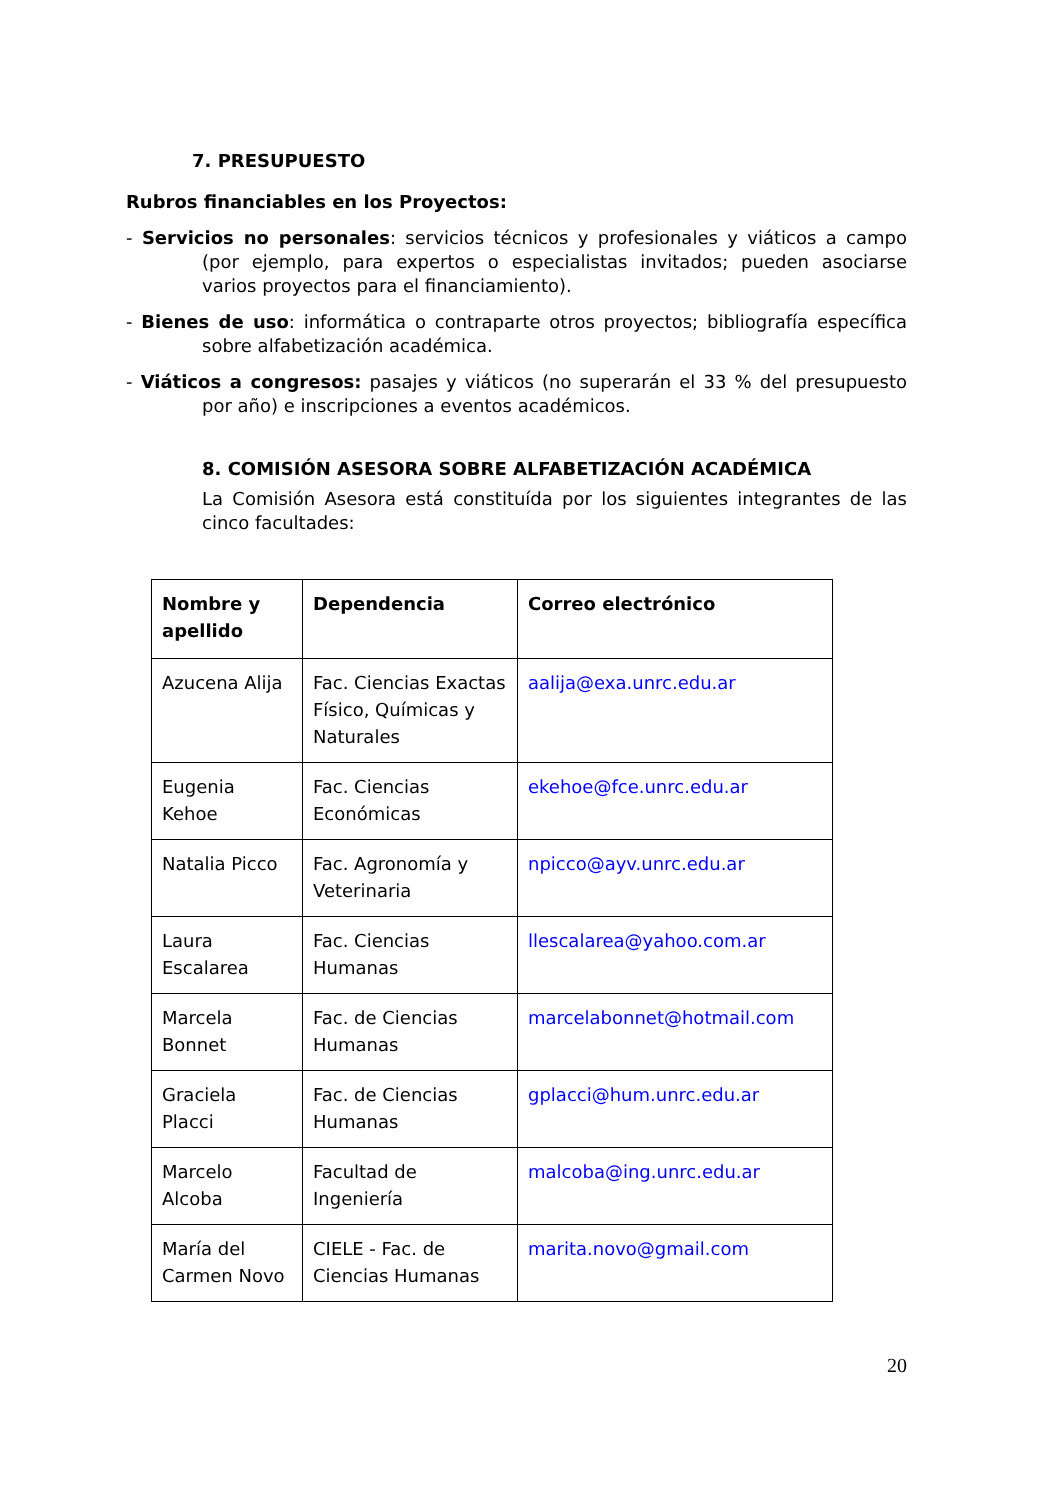7. PRESUPUESTO
Rubros financiables en los Proyectos:
- Servicios no personales: servicios técnicos y profesionales y viáticos a campo (por ejemplo, para expertos o especialistas invitados; pueden asociarse varios proyectos para el financiamiento).
- Bienes de uso: informática o contraparte otros proyectos; bibliografía específica sobre alfabetización académica.
- Viáticos a congresos: pasajes y viáticos (no superarán el 33 % del presupuesto por año) e inscripciones a eventos académicos.
8. COMISIÓN ASESORA SOBRE ALFABETIZACIÓN ACADÉMICA
La Comisión Asesora está constituída por los siguientes integrantes de las cinco facultades:
| Nombre y apellido | Dependencia | Correo electrónico |
| --- | --- | --- |
| Azucena Alija | Fac. Ciencias Exactas Físico, Químicas y Naturales | aalija@exa.unrc.edu.ar |
| Eugenia Kehoe | Fac. Ciencias Económicas | ekehoe@fce.unrc.edu.ar |
| Natalia Picco | Fac. Agronomía y Veterinaria | npicco@ayv.unrc.edu.ar |
| Laura Escalarea | Fac. Ciencias Humanas | llescalarea@yahoo.com.ar |
| Marcela Bonnet | Fac. de Ciencias Humanas | marcelabonnet@hotmail.com |
| Graciela Placci | Fac. de Ciencias Humanas | gplacci@hum.unrc.edu.ar |
| Marcelo Alcoba | Facultad de Ingeniería | malcoba@ing.unrc.edu.ar |
| María del Carmen Novo | CIELE - Fac. de Ciencias Humanas | marita.novo@gmail.com |
20